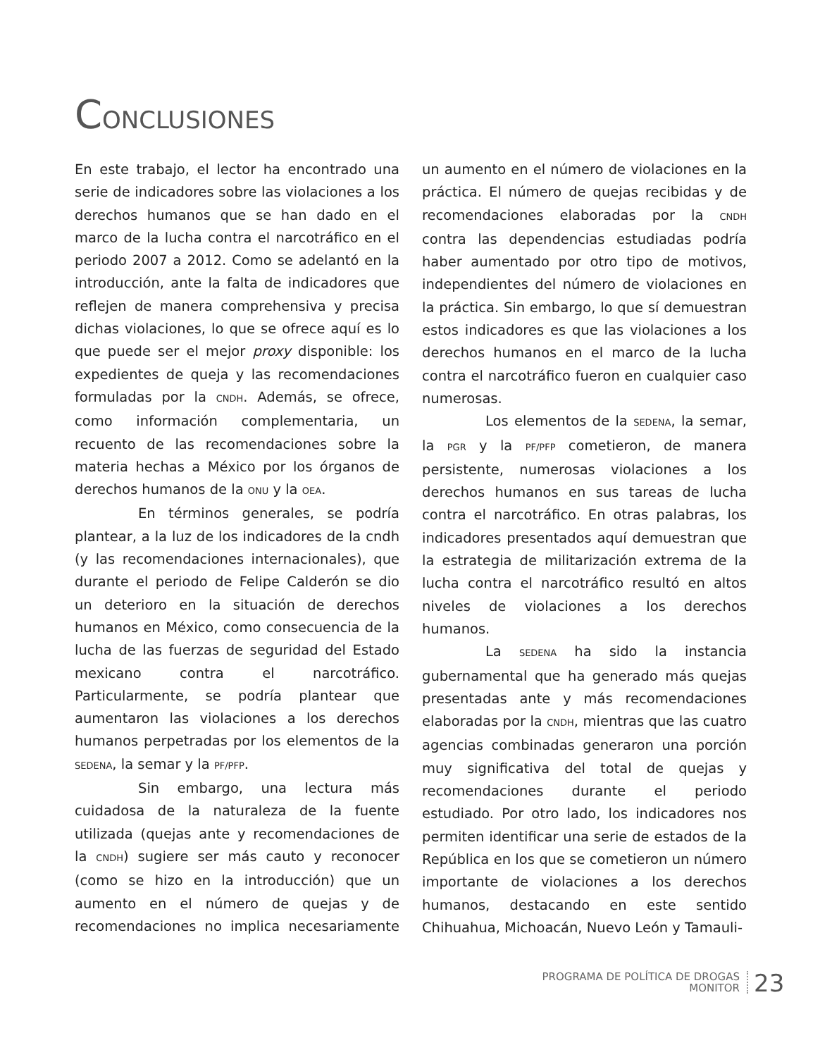CONCLUSIONES
En este trabajo, el lector ha encontrado una serie de indicadores sobre las violaciones a los derechos humanos que se han dado en el marco de la lucha contra el narcotráfico en el periodo 2007 a 2012. Como se adelantó en la introducción, ante la falta de indicadores que reflejen de manera comprehensiva y precisa dichas violaciones, lo que se ofrece aquí es lo que puede ser el mejor proxy disponible: los expedientes de queja y las recomendaciones formuladas por la CNDH. Además, se ofrece, como información complementaria, un recuento de las recomendaciones sobre la materia hechas a México por los órganos de derechos humanos de la ONU y la OEA.
En términos generales, se podría plantear, a la luz de los indicadores de la cndh (y las recomendaciones internacionales), que durante el periodo de Felipe Calderón se dio un deterioro en la situación de derechos humanos en México, como consecuencia de la lucha de las fuerzas de seguridad del Estado mexicano contra el narcotráfico. Particularmente, se podría plantear que aumentaron las violaciones a los derechos humanos perpetradas por los elementos de la SEDENA, la semar y la PF/PFP.
Sin embargo, una lectura más cuidadosa de la naturaleza de la fuente utilizada (quejas ante y recomendaciones de la CNDH) sugiere ser más cauto y reconocer (como se hizo en la introducción) que un aumento en el número de quejas y de recomendaciones no implica necesariamente un aumento en el número de violaciones en la práctica. El número de quejas recibidas y de recomendaciones elaboradas por la CNDH contra las dependencias estudiadas podría haber aumentado por otro tipo de motivos, independientes del número de violaciones en la práctica. Sin embargo, lo que sí demuestran estos indicadores es que las violaciones a los derechos humanos en el marco de la lucha contra el narcotráfico fueron en cualquier caso numerosas.
Los elementos de la SEDENA, la semar, la PGR y la PF/PFP cometieron, de manera persistente, numerosas violaciones a los derechos humanos en sus tareas de lucha contra el narcotráfico. En otras palabras, los indicadores presentados aquí demuestran que la estrategia de militarización extrema de la lucha contra el narcotráfico resultó en altos niveles de violaciones a los derechos humanos.
La SEDENA ha sido la instancia gubernamental que ha generado más quejas presentadas ante y más recomendaciones elaboradas por la CNDH, mientras que las cuatro agencias combinadas generaron una porción muy significativa del total de quejas y recomendaciones durante el periodo estudiado. Por otro lado, los indicadores nos permiten identificar una serie de estados de la República en los que se cometieron un número importante de violaciones a los derechos humanos, destacando en este sentido Chihuahua, Michoacán, Nuevo León y Tamauli-
PROGRAMA DE POLÍTICA DE DROGAS
MONITOR
23